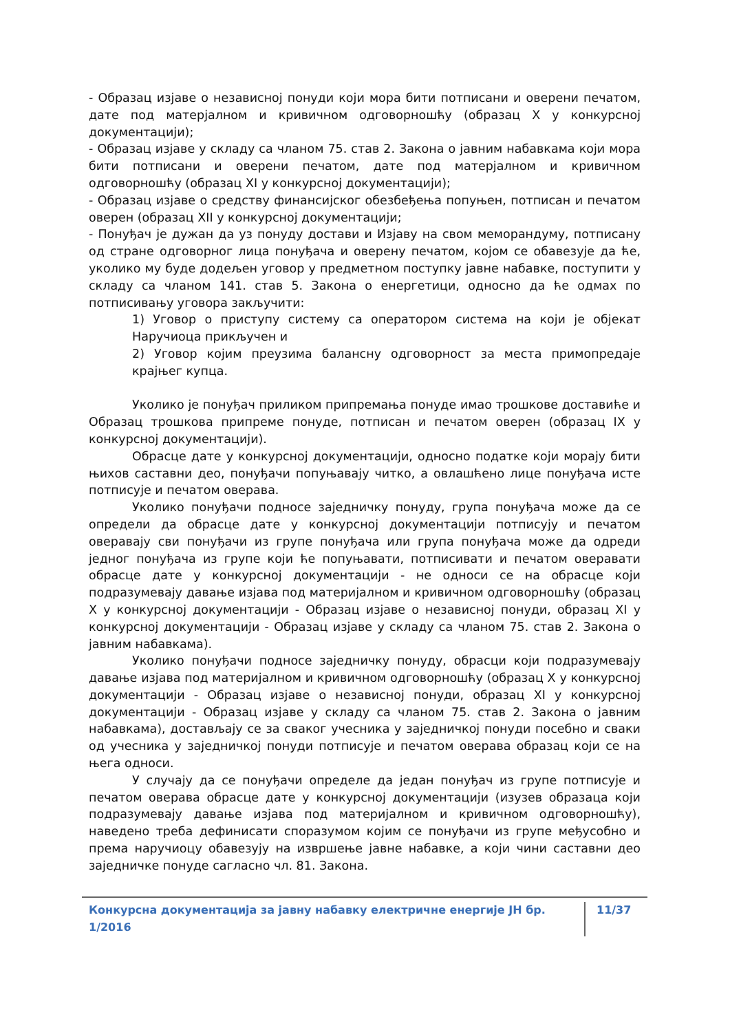- Образац изјаве о независној понуди који мора бити потписани и оверени печатом, дате под матерјалном и кривичном одговорношћу (образац X у конкурсној документацији);
- Образац изјаве у складу са чланом 75. став 2. Закона о јавним набавкама који мора бити потписани и оверени печатом, дате под матерјалном и кривичном одговорношћу (образац XI у конкурсној документацији);
- Образац изјаве о средству финансијског обезбеђења попуњен, потписан и печатом оверен (образац XII у конкурсној документацији;
- Понуђач је дужан да уз понуду достави и Изјаву на свом меморандуму, потписану од стране одговорног лица понуђача и оверену печатом, којом се обавезује да ће, уколико му буде додељен уговор у предметном поступку јавне набавке, поступити у складу са чланом 141. став 5. Закона о енергетици, односно да ће одмах по потписивању уговора закључити:
1) Уговор о приступу систему са оператором система на који је објекат Наручиоца прикључен и
2) Уговор којим преузима балансну одговорност за места примопредаје крајњег купца.
Уколико је понуђач приликом припремања понуде имао трошкове доставиће и Образац трошкова припреме понуде, потписан и печатом оверен (образац IX у конкурсној документацији).
Обрасце дате у конкурсној документацији, односно податке који морају бити њихов саставни део, понуђачи попуњавају читко, а овлашћено лице понуђача исте потписује и печатом оверава.
Уколико понуђачи подносе заједничку понуду, група понуђача може да се определи да обрасце дате у конкурсној документацији потписују и печатом оверавају сви понуђачи из групе понуђача или група понуђача може да одреди једног понуђача из групе који ће попуњавати, потписивати и печатом оверавати обрасце дате у конкурсној документацији - не односи се на обрасце који подразумевају давање изјава под материјалном и кривичном одговорношћу (образац X у конкурсној документацији - Образац изјаве о независној понуди, образац XI у конкурсној документацији - Образац изјаве у складу са чланом 75. став 2. Закона о јавним набавкама).
Уколико понуђачи подносе заједничку понуду, обрасци који подразумевају давање изјава под материјалном и кривичном одговорношћу (образац X у конкурсној документацији - Образац изјаве о независној понуди, образац XI у конкурсној документацији - Образац изјаве у складу са чланом 75. став 2. Закона о јавним набавкама), достављају се за сваког учесника у заједничкој понуди посебно и сваки од учесника у заједничкој понуди потписује и печатом оверава образац који се на њега односи.
У случају да се понуђачи определе да један понуђач из групе потписује и печатом оверава обрасце дате у конкурсној документацији (изузев образаца који подразумевају давање изјава под материјалном и кривичном одговорношћу), наведено треба дефинисати споразумом којим се понуђачи из групе међусобно и према наручиоцу обавезују на извршење јавне набавке, а који чини саставни део заједничке понуде сагласно чл. 81. Закона.
Конкурсна документација за јавну набавку електричне енергије ЈН бр. 1/2016 11/37